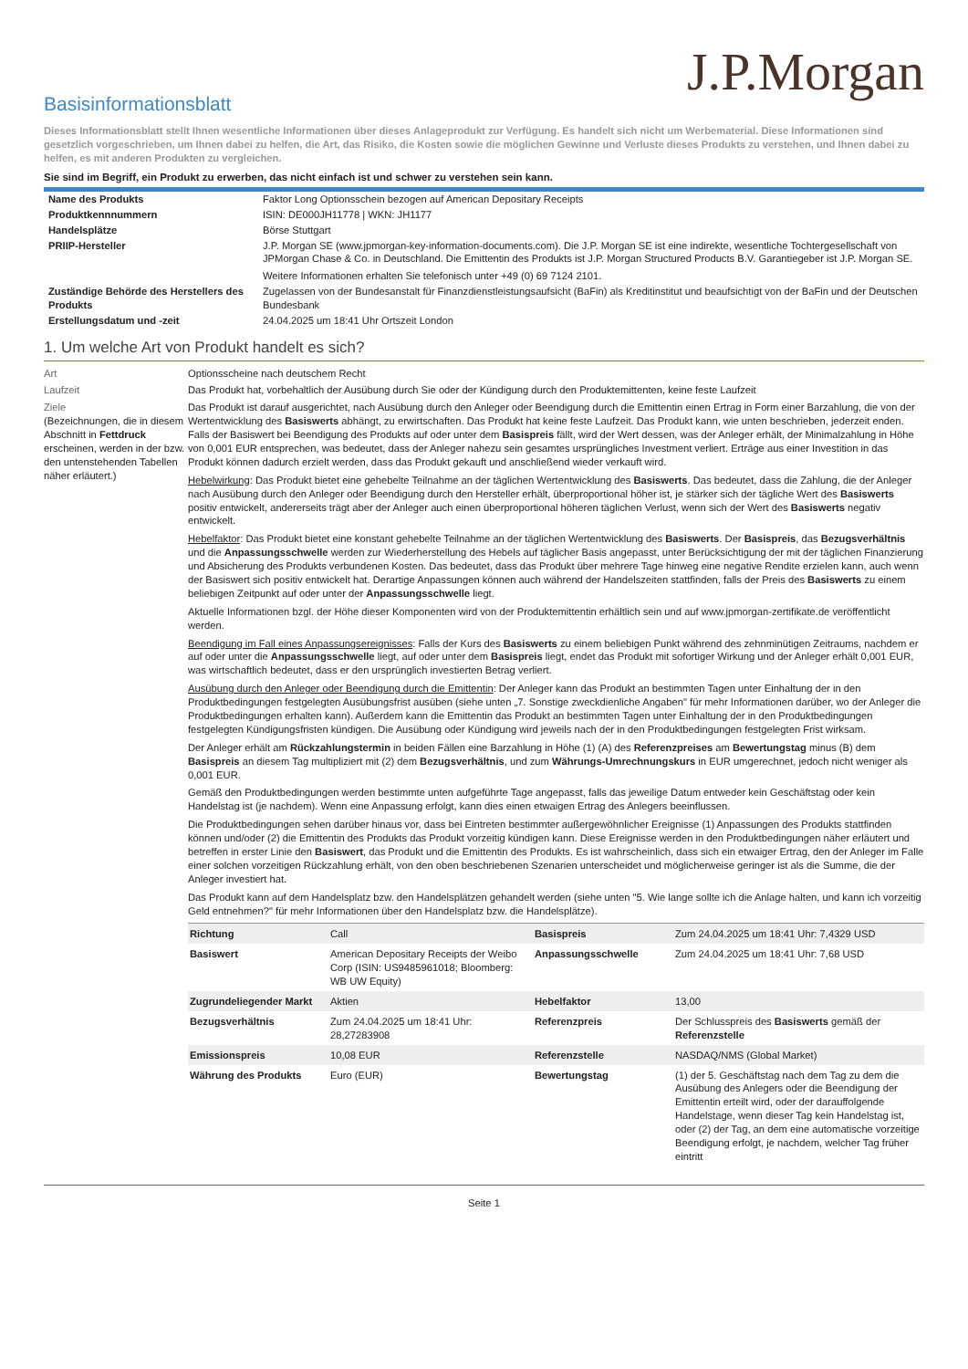J.P.Morgan
Basisinformationsblatt
Dieses Informationsblatt stellt Ihnen wesentliche Informationen über dieses Anlageprodukt zur Verfügung. Es handelt sich nicht um Werbematerial. Diese Informationen sind gesetzlich vorgeschrieben, um Ihnen dabei zu helfen, die Art, das Risiko, die Kosten sowie die möglichen Gewinne und Verluste dieses Produkts zu verstehen, und Ihnen dabei zu helfen, es mit anderen Produkten zu vergleichen.
Sie sind im Begriff, ein Produkt zu erwerben, das nicht einfach ist und schwer zu verstehen sein kann.
| Name des Produkts | Faktor Long Optionsschein bezogen auf American Depositary Receipts |
| Produktkennnummern | ISIN: DE000JH11778 / WKN: JH1177 |
| Handelsplätze | Börse Stuttgart |
| PRIIP-Hersteller | J.P. Morgan SE (www.jpmorgan-key-information-documents.com). Die J.P. Morgan SE ist eine indirekte, wesentliche Tochtergesellschaft von JPMorgan Chase & Co. in Deutschland. Die Emittentin des Produkts ist J.P. Morgan Structured Products B.V. Garantiegeber ist J.P. Morgan SE. Weitere Informationen erhalten Sie telefonisch unter +49 (0) 69 7124 2101. |
| Zuständige Behörde des Herstellers des Produkts | Zugelassen von der Bundesanstalt für Finanzdienstleistungsaufsicht (BaFin) als Kreditinstitut und beaufsichtigt von der BaFin und der Deutschen Bundesbank |
| Erstellungsdatum und -zeit | 24.04.2025 um 18:41 Uhr Ortszeit London |
1. Um welche Art von Produkt handelt es sich?
Art Optionsscheine nach deutschem Recht
Laufzeit Das Produkt hat, vorbehaltlich der Ausübung durch Sie oder der Kündigung durch den Produktemittenten, keine feste Laufzeit
Ziele
(Bezeichnungen, die in diesem Abschnitt in Fettdruck erscheinen, werden in der bzw. den untenstehenden Tabellen näher erläutert.)
Das Produkt ist darauf ausgerichtet, nach Ausübung durch den Anleger oder Beendigung durch die Emittentin einen Ertrag in Form einer Barzahlung, die von der Wertentwicklung des Basiswerts abhängt, zu erwirtschaften. Das Produkt hat keine feste Laufzeit. Das Produkt kann, wie unten beschrieben, jederzeit enden. Falls der Basiswert bei Beendigung des Produkts auf oder unter dem Basispreis fällt, wird der Wert dessen, was der Anleger erhält, der Minimalzahlung in Höhe von 0,001 EUR entsprechen, was bedeutet, dass der Anleger nahezu sein gesamtes ursprüngliches Investment verliert. Erträge aus einer Investition in das Produkt können dadurch erzielt werden, dass das Produkt gekauft und anschließend wieder verkauft wird.
Hebelwirkung: Das Produkt bietet eine gehebelte Teilnahme an der täglichen Wertentwicklung des Basiswerts. Das bedeutet, dass die Zahlung, die der Anleger nach Ausübung durch den Anleger oder Beendigung durch den Hersteller erhält, überproportional höher ist, je stärker sich der tägliche Wert des Basiswerts positiv entwickelt, andererseits trägt aber der Anleger auch einen überproportional höheren täglichen Verlust, wenn sich der Wert des Basiswerts negativ entwickelt.
Hebelfaktor: Das Produkt bietet eine konstant gehebelte Teilnahme an der täglichen Wertentwicklung des Basiswerts. Der Basispreis, das Bezugsverhältnis und die Anpassungsschwelle werden zur Wiederherstellung des Hebels auf täglicher Basis angepasst, unter Berücksichtigung der mit der täglichen Finanzierung und Absicherung des Produkts verbundenen Kosten. Das bedeutet, dass das Produkt über mehrere Tage hinweg eine negative Rendite erzielen kann, auch wenn der Basiswert sich positiv entwickelt hat. Derartige Anpassungen können auch während der Handelszeiten stattfinden, falls der Preis des Basiswerts zu einem beliebigen Zeitpunkt auf oder unter der Anpassungsschwelle liegt.
Aktuelle Informationen bzgl. der Höhe dieser Komponenten wird von der Produktemittentin erhältlich sein und auf www.jpmorgan-zertifikate.de veröffentlicht werden.
Beendigung im Fall eines Anpassungsereignisses: Falls der Kurs des Basiswerts zu einem beliebigen Punkt während des zehnminütigen Zeitraums, nachdem er auf oder unter die Anpassungsschwelle liegt, auf oder unter dem Basispreis liegt, endet das Produkt mit sofortiger Wirkung und der Anleger erhält 0,001 EUR, was wirtschaftlich bedeutet, dass er den ursprünglich investierten Betrag verliert.
Ausübung durch den Anleger oder Beendigung durch die Emittentin: Der Anleger kann das Produkt an bestimmten Tagen unter Einhaltung der in den Produktbedingungen festgelegten Ausübungsfrist ausüben (siehe unten „7. Sonstige zweckdienliche Angaben" für mehr Informationen darüber, wo der Anleger die Produktbedingungen erhalten kann). Außerdem kann die Emittentin das Produkt an bestimmten Tagen unter Einhaltung der in den Produktbedingungen festgelegten Kündigungsfristen kündigen. Die Ausübung oder Kündigung wird jeweils nach der in den Produktbedingungen festgelegten Frist wirksam.
Der Anleger erhält am Rückzahlungstermin in beiden Fällen eine Barzahlung in Höhe (1) (A) des Referenzpreises am Bewertungstag minus (B) dem Basispreis an diesem Tag multipliziert mit (2) dem Bezugsverhältnis, und zum Währungs-Umrechnungskurs in EUR umgerechnet, jedoch nicht weniger als 0,001 EUR.
Gemäß den Produktbedingungen werden bestimmte unten aufgeführte Tage angepasst, falls das jeweilige Datum entweder kein Geschäftstag oder kein Handelstag ist (je nachdem). Wenn eine Anpassung erfolgt, kann dies einen etwaigen Ertrag des Anlegers beeinflussen.
Die Produktbedingungen sehen darüber hinaus vor, dass bei Eintreten bestimmter außergewöhnlicher Ereignisse (1) Anpassungen des Produkts stattfinden können und/oder (2) die Emittentin des Produkts das Produkt vorzeitig kündigen kann. Diese Ereignisse werden in den Produktbedingungen näher erläutert und betreffen in erster Linie den Basiswert, das Produkt und die Emittentin des Produkts. Es ist wahrscheinlich, dass sich ein etwaiger Ertrag, den der Anleger im Falle einer solchen vorzeitigen Rückzahlung erhält, von den oben beschriebenen Szenarien unterscheidet und möglicherweise geringer ist als die Summe, die der Anleger investiert hat.
Das Produkt kann auf dem Handelsplatz bzw. den Handelsplätzen gehandelt werden (siehe unten "5. Wie lange sollte ich die Anlage halten, und kann ich vorzeitig Geld entnehmen?" für mehr Informationen über den Handelsplatz bzw. die Handelsplätze).
| Richtung | Call | Basispreis | Zum 24.04.2025 um 18:41 Uhr: 7,4329 USD |
| Basiswert | American Depositary Receipts der Weibo Corp (ISIN: US9485961018; Bloomberg: WB UW Equity) | Anpassungsschwelle | Zum 24.04.2025 um 18:41 Uhr: 7,68 USD |
| Zugrundeliegender Markt | Aktien | Hebelfaktor | 13,00 |
| Bezugsverhältnis | Zum 24.04.2025 um 18:41 Uhr: 28,27283908 | Referenzpreis | Der Schlusspreis des Basiswerts gemäß der Referenzstelle |
| Emissionspreis | 10,08 EUR | Referenzstelle | NASDAQ/NMS (Global Market) |
| Währung des Produkts | Euro (EUR) | Bewertungstag | (1) der 5. Geschäftstag nach dem Tag zu dem die Ausübung des Anlegers oder die Beendigung der Emittentin erteilt wird, oder der darauffolgende Handelstage, wenn dieser Tag kein Handelstag ist, oder (2) der Tag, an dem eine automatische vorzeitige Beendigung erfolgt, je nachdem, welcher Tag früher eintritt |
Seite 1